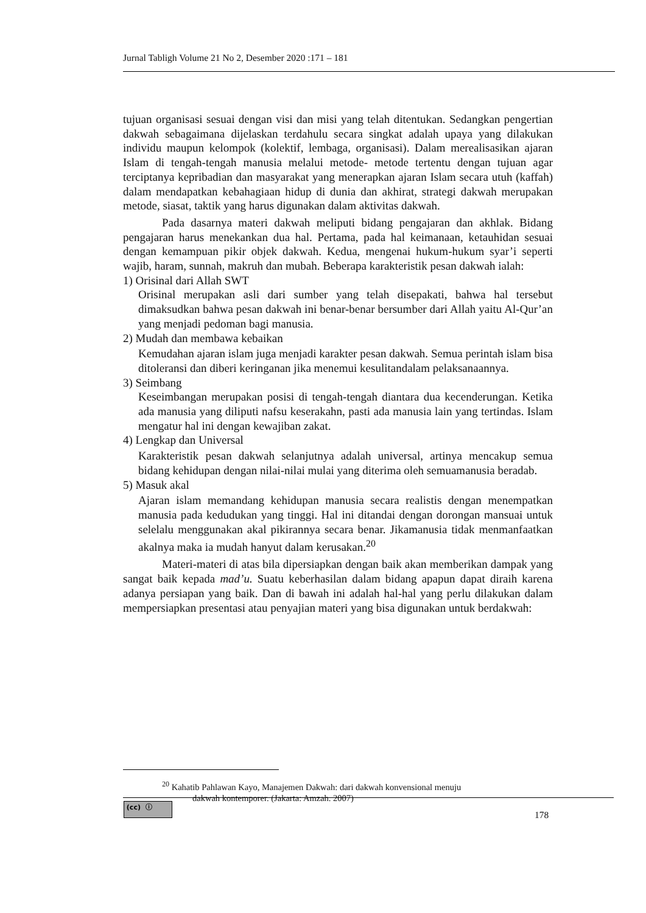Jurnal Tabligh Volume 21 No 2, Desember 2020 :171 – 181
tujuan organisasi sesuai dengan visi dan misi yang telah ditentukan. Sedangkan pengertian dakwah sebagaimana dijelaskan terdahulu secara singkat adalah upaya yang dilakukan individu maupun kelompok (kolektif, lembaga, organisasi). Dalam merealisasikan ajaran Islam di tengah-tengah manusia melalui metode- metode tertentu dengan tujuan agar terciptanya kepribadian dan masyarakat yang menerapkan ajaran Islam secara utuh (kaffah) dalam mendapatkan kebahagiaan hidup di dunia dan akhirat, strategi dakwah merupakan metode, siasat, taktik yang harus digunakan dalam aktivitas dakwah.
Pada dasarnya materi dakwah meliputi bidang pengajaran dan akhlak. Bidang pengajaran harus menekankan dua hal. Pertama, pada hal keimanaan, ketauhidan sesuai dengan kemampuan pikir objek dakwah. Kedua, mengenai hukum-hukum syar’i seperti wajib, haram, sunnah, makruh dan mubah. Beberapa karakteristik pesan dakwah ialah:
1) Orisinal dari Allah SWT
Orisinal merupakan asli dari sumber yang telah disepakati, bahwa hal tersebut dimaksudkan bahwa pesan dakwah ini benar-benar bersumber dari Allah yaitu Al-Qur’an yang menjadi pedoman bagi manusia.
2) Mudah dan membawa kebaikan
Kemudahan ajaran islam juga menjadi karakter pesan dakwah. Semua perintah islam bisa ditoleransi dan diberi keringanan jika menemui kesulitandalam pelaksanaannya.
3) Seimbang
Keseimbangan merupakan posisi di tengah-tengah diantara dua kecenderungan. Ketika ada manusia yang diliputi nafsu keserakahn, pasti ada manusia lain yang tertindas. Islam mengatur hal ini dengan kewajiban zakat.
4) Lengkap dan Universal
Karakteristik pesan dakwah selanjutnya adalah universal, artinya mencakup semua bidang kehidupan dengan nilai-nilai mulai yang diterima oleh semuamanusia beradab.
5) Masuk akal
Ajaran islam memandang kehidupan manusia secara realistis dengan menempatkan manusia pada kedudukan yang tinggi. Hal ini ditandai dengan dorongan mansuai untuk selelalu menggunakan akal pikirannya secara benar. Jikamanusia tidak menmanfaatkan akalnya maka ia mudah hanyut dalam kerusakan.<sup>20</sup>
Materi-materi di atas bila dipersiapkan dengan baik akan memberikan dampak yang sangat baik kepada mad’u. Suatu keberhasilan dalam bidang apapun dapat diraih karena adanya persiapan yang baik. Dan di bawah ini adalah hal-hal yang perlu dilakukan dalam mempersiapkan presentasi atau penyajian materi yang bisa digunakan untuk berdakwah:
<sup>20</sup> Kahatib Pahlawan Kayo, Manajemen Dakwah: dari dakwah konvensional menuju
dakwah kontemporer. (Jakarta: Amzah. 2007)
(cc) ⓘ
178